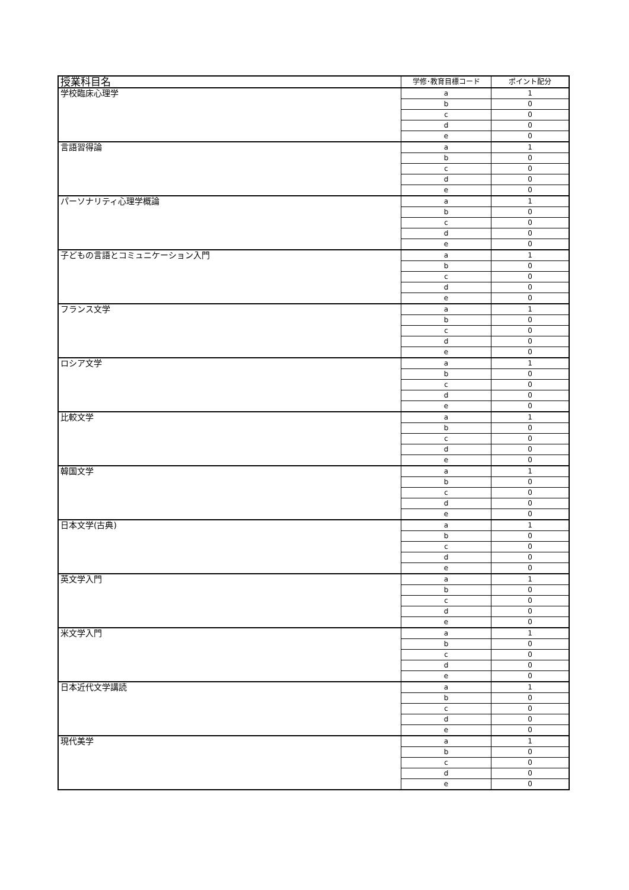| 授業科目名 | 学修･教育目標コード | ポイント配分 |
| --- | --- | --- |
| 学校臨床心理学 | a | 1 |
| | b | 0 |
| | c | 0 |
| | d | 0 |
| | e | 0 |
| 言語習得論 | a | 1 |
| | b | 0 |
| | c | 0 |
| | d | 0 |
| | e | 0 |
| パーソナリティ心理学概論 | a | 1 |
| | b | 0 |
| | c | 0 |
| | d | 0 |
| | e | 0 |
| 子どもの言語とコミュニケーション入門 | a | 1 |
| | b | 0 |
| | c | 0 |
| | d | 0 |
| | e | 0 |
| フランス文学 | a | 1 |
| | b | 0 |
| | c | 0 |
| | d | 0 |
| | e | 0 |
| ロシア文学 | a | 1 |
| | b | 0 |
| | c | 0 |
| | d | 0 |
| | e | 0 |
| 比較文学 | a | 1 |
| | b | 0 |
| | c | 0 |
| | d | 0 |
| | e | 0 |
| 韓国文学 | a | 1 |
| | b | 0 |
| | c | 0 |
| | d | 0 |
| | e | 0 |
| 日本文学(古典) | a | 1 |
| | b | 0 |
| | c | 0 |
| | d | 0 |
| | e | 0 |
| 英文学入門 | a | 1 |
| | b | 0 |
| | c | 0 |
| | d | 0 |
| | e | 0 |
| 米文学入門 | a | 1 |
| | b | 0 |
| | c | 0 |
| | d | 0 |
| | e | 0 |
| 日本近代文学講読 | a | 1 |
| | b | 0 |
| | c | 0 |
| | d | 0 |
| | e | 0 |
| 現代美学 | a | 1 |
| | b | 0 |
| | c | 0 |
| | d | 0 |
| | e | 0 |